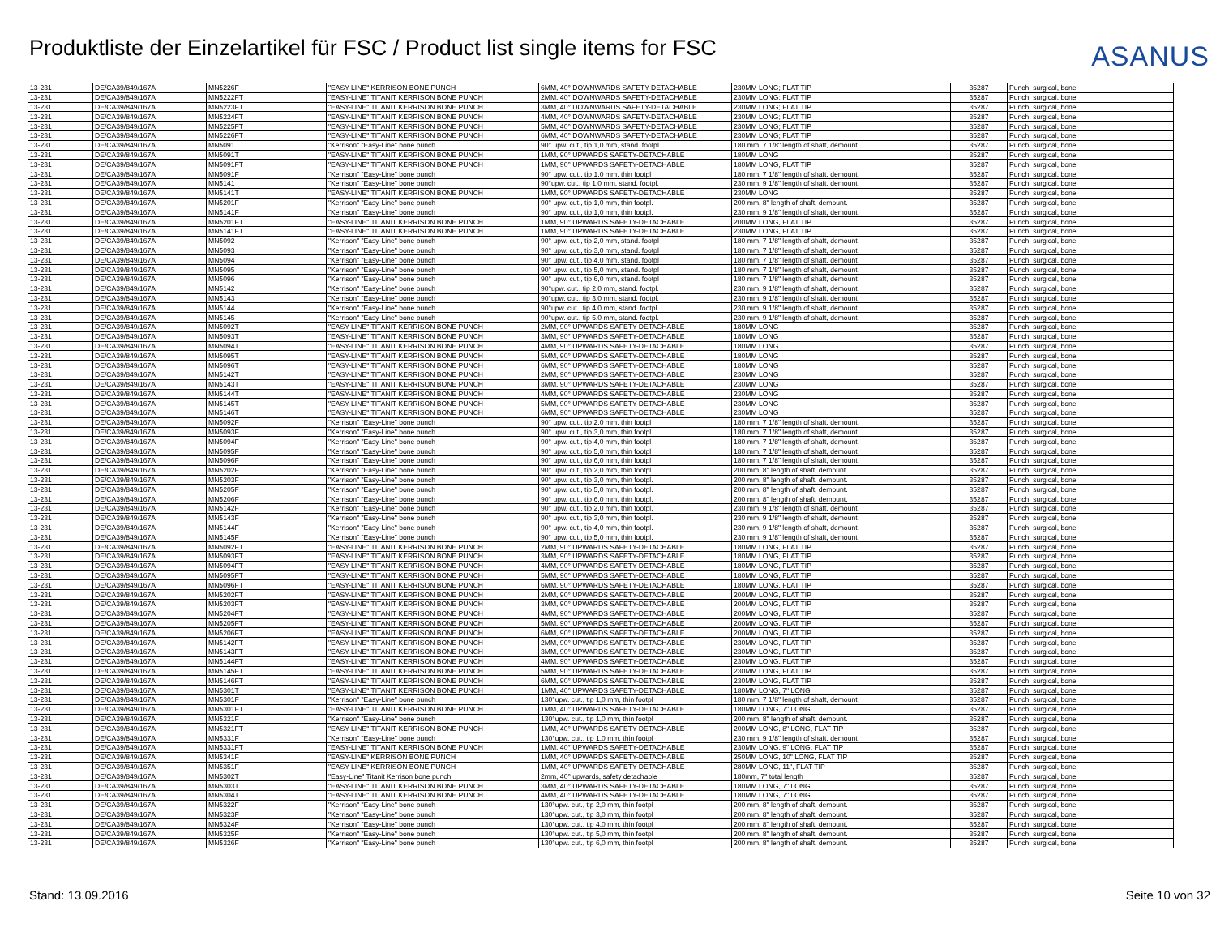Produktliste der Einzelartikel für FSC / Product list single items for FSC
ASANUS
| 13-231 | DE/CA39/849/167A | MN5226F | "EASY-LINE" KERRISON BONE PUNCH | 6MM, 40° DOWNWARDS SAFETY-DETACHABLE | 230MM LONG; FLAT TIP | 35287 | Punch, surgical, bone |
| 13-231 | DE/CA39/849/167A | MN5222FT | "EASY-LINE" TITANIT KERRISON BONE PUNCH | 2MM, 40° DOWNWARDS SAFETY-DETACHABLE | 230MM LONG; FLAT TIP | 35287 | Punch, surgical, bone |
| 13-231 | DE/CA39/849/167A | MN5223FT | "EASY-LINE" TITANIT KERRISON BONE PUNCH | 3MM, 40° DOWNWARDS SAFETY-DETACHABLE | 230MM LONG; FLAT TIP | 35287 | Punch, surgical, bone |
| 13-231 | DE/CA39/849/167A | MN5224FT | "EASY-LINE" TITANIT KERRISON BONE PUNCH | 4MM, 40° DOWNWARDS SAFETY-DETACHABLE | 230MM LONG; FLAT TIP | 35287 | Punch, surgical, bone |
| 13-231 | DE/CA39/849/167A | MN5225FT | "EASY-LINE" TITANIT KERRISON BONE PUNCH | 5MM, 40° DOWNWARDS SAFETY-DETACHABLE | 230MM LONG; FLAT TIP | 35287 | Punch, surgical, bone |
| 13-231 | DE/CA39/849/167A | MN5226FT | "EASY-LINE" TITANIT KERRISON BONE PUNCH | 6MM, 40° DOWNWARDS SAFETY-DETACHABLE | 230MM LONG; FLAT TIP | 35287 | Punch, surgical, bone |
| 13-231 | DE/CA39/849/167A | MN5091 | "Kerrison" "Easy-Line" bone punch | 90° upw. cut., tip 1,0 mm, stand. footpl | 180 mm, 7 1/8" length of shaft, demount. | 35287 | Punch, surgical, bone |
| 13-231 | DE/CA39/849/167A | MN5091T | "EASY-LINE" TITANIT KERRISON BONE PUNCH | 1MM, 90° UPWARDS SAFETY-DETACHABLE | 180MM LONG | 35287 | Punch, surgical, bone |
| 13-231 | DE/CA39/849/167A | MN5091FT | "EASY-LINE" TITANIT KERRISON BONE PUNCH | 1MM, 90° UPWARDS SAFETY-DETACHABLE | 180MM LONG, FLAT TIP | 35287 | Punch, surgical, bone |
| 13-231 | DE/CA39/849/167A | MN5091F | "Kerrison" "Easy-Line" bone punch | 90° upw. cut., tip 1,0 mm, thin footpl | 180 mm, 7 1/8" length of shaft, demount. | 35287 | Punch, surgical, bone |
| 13-231 | DE/CA39/849/167A | MN5141 | "Kerrison" "Easy-Line" bone punch | 90°upw. cut., tip 1,0 mm, stand. footpl. | 230 mm, 9 1/8" length of shaft, demount. | 35287 | Punch, surgical, bone |
| 13-231 | DE/CA39/849/167A | MN5141T | "EASY-LINE" TITANIT KERRISON BONE PUNCH | 1MM, 90° UPWARDS SAFETY-DETACHABLE | 230MM LONG | 35287 | Punch, surgical, bone |
| 13-231 | DE/CA39/849/167A | MN5201F | "Kerrison" "Easy-Line" bone punch | 90° upw. cut., tip 1,0 mm, thin footpl. | 200 mm, 8" length of shaft, demount. | 35287 | Punch, surgical, bone |
| 13-231 | DE/CA39/849/167A | MN5141F | "Kerrison" "Easy-Line" bone punch | 90° upw. cut., tip 1,0 mm, thin footpl. | 230 mm, 9 1/8" length of shaft, demount. | 35287 | Punch, surgical, bone |
| 13-231 | DE/CA39/849/167A | MN5201FT | "EASY-LINE" TITANIT KERRISON BONE PUNCH | 1MM, 90° UPWARDS SAFETY-DETACHABLE | 200MM LONG, FLAT TIP | 35287 | Punch, surgical, bone |
| 13-231 | DE/CA39/849/167A | MN5141FT | "EASY-LINE" TITANIT KERRISON BONE PUNCH | 1MM, 90° UPWARDS SAFETY-DETACHABLE | 230MM LONG, FLAT TIP | 35287 | Punch, surgical, bone |
| 13-231 | DE/CA39/849/167A | MN5092 | "Kerrison" "Easy-Line" bone punch | 90° upw. cut., tip 2,0 mm, stand. footpl | 180 mm, 7 1/8" length of shaft, demount. | 35287 | Punch, surgical, bone |
| 13-231 | DE/CA39/849/167A | MN5093 | "Kerrison" "Easy-Line" bone punch | 90° upw. cut., tip 3,0 mm, stand. footpl | 180 mm, 7 1/8" length of shaft, demount. | 35287 | Punch, surgical, bone |
| 13-231 | DE/CA39/849/167A | MN5094 | "Kerrison" "Easy-Line" bone punch | 90° upw. cut., tip 4,0 mm, stand. footpl | 180 mm, 7 1/8" length of shaft, demount. | 35287 | Punch, surgical, bone |
| 13-231 | DE/CA39/849/167A | MN5095 | "Kerrison" "Easy-Line" bone punch | 90° upw. cut., tip 5,0 mm, stand. footpl | 180 mm, 7 1/8" length of shaft, demount. | 35287 | Punch, surgical, bone |
| 13-231 | DE/CA39/849/167A | MN5096 | "Kerrison" "Easy-Line" bone punch | 90° upw. cut., tip 6,0 mm, stand. footpl | 180 mm, 7 1/8" length of shaft, demount. | 35287 | Punch, surgical, bone |
| 13-231 | DE/CA39/849/167A | MN5142 | "Kerrison" "Easy-Line" bone punch | 90°upw. cut., tip 2,0 mm, stand. footpl. | 230 mm, 9 1/8" length of shaft, demount. | 35287 | Punch, surgical, bone |
| 13-231 | DE/CA39/849/167A | MN5143 | "Kerrison" "Easy-Line" bone punch | 90°upw. cut., tip 3,0 mm, stand. footpl. | 230 mm, 9 1/8" length of shaft, demount. | 35287 | Punch, surgical, bone |
| 13-231 | DE/CA39/849/167A | MN5144 | "Kerrison" "Easy-Line" bone punch | 90°upw. cut., tip 4,0 mm, stand. footpl. | 230 mm, 9 1/8" length of shaft, demount. | 35287 | Punch, surgical, bone |
| 13-231 | DE/CA39/849/167A | MN5145 | "Kerrison" "Easy-Line" bone punch | 90°upw. cut., tip 5,0 mm, stand. footpl. | 230 mm, 9 1/8" length of shaft, demount. | 35287 | Punch, surgical, bone |
| 13-231 | DE/CA39/849/167A | MN5092T | "EASY-LINE" TITANIT KERRISON BONE PUNCH | 2MM, 90° UPWARDS SAFETY-DETACHABLE | 180MM LONG | 35287 | Punch, surgical, bone |
| 13-231 | DE/CA39/849/167A | MN5093T | "EASY-LINE" TITANIT KERRISON BONE PUNCH | 3MM, 90° UPWARDS SAFETY-DETACHABLE | 180MM LONG | 35287 | Punch, surgical, bone |
| 13-231 | DE/CA39/849/167A | MN5094T | "EASY-LINE" TITANIT KERRISON BONE PUNCH | 4MM, 90° UPWARDS SAFETY-DETACHABLE | 180MM LONG | 35287 | Punch, surgical, bone |
| 13-231 | DE/CA39/849/167A | MN5095T | "EASY-LINE" TITANIT KERRISON BONE PUNCH | 5MM, 90° UPWARDS SAFETY-DETACHABLE | 180MM LONG | 35287 | Punch, surgical, bone |
| 13-231 | DE/CA39/849/167A | MN5096T | "EASY-LINE" TITANIT KERRISON BONE PUNCH | 6MM, 90° UPWARDS SAFETY-DETACHABLE | 180MM LONG | 35287 | Punch, surgical, bone |
| 13-231 | DE/CA39/849/167A | MN5142T | "EASY-LINE" TITANIT KERRISON BONE PUNCH | 2MM, 90° UPWARDS SAFETY-DETACHABLE | 230MM LONG | 35287 | Punch, surgical, bone |
| 13-231 | DE/CA39/849/167A | MN5143T | "EASY-LINE" TITANIT KERRISON BONE PUNCH | 3MM, 90° UPWARDS SAFETY-DETACHABLE | 230MM LONG | 35287 | Punch, surgical, bone |
| 13-231 | DE/CA39/849/167A | MN5144T | "EASY-LINE" TITANIT KERRISON BONE PUNCH | 4MM, 90° UPWARDS SAFETY-DETACHABLE | 230MM LONG | 35287 | Punch, surgical, bone |
| 13-231 | DE/CA39/849/167A | MN5145T | "EASY-LINE" TITANIT KERRISON BONE PUNCH | 5MM, 90° UPWARDS SAFETY-DETACHABLE | 230MM LONG | 35287 | Punch, surgical, bone |
| 13-231 | DE/CA39/849/167A | MN5146T | "EASY-LINE" TITANIT KERRISON BONE PUNCH | 6MM, 90° UPWARDS SAFETY-DETACHABLE | 230MM LONG | 35287 | Punch, surgical, bone |
| 13-231 | DE/CA39/849/167A | MN5092F | "Kerrison" "Easy-Line" bone punch | 90° upw. cut., tip 2,0 mm, thin footpl | 180 mm, 7 1/8" length of shaft, demount. | 35287 | Punch, surgical, bone |
| 13-231 | DE/CA39/849/167A | MN5093F | "Kerrison" "Easy-Line" bone punch | 90° upw. cut., tip 3,0 mm, thin footpl | 180 mm, 7 1/8" length of shaft, demount. | 35287 | Punch, surgical, bone |
| 13-231 | DE/CA39/849/167A | MN5094F | "Kerrison" "Easy-Line" bone punch | 90° upw. cut., tip 4,0 mm, thin footpl | 180 mm, 7 1/8" length of shaft, demount. | 35287 | Punch, surgical, bone |
| 13-231 | DE/CA39/849/167A | MN5095F | "Kerrison" "Easy-Line" bone punch | 90° upw. cut., tip 5,0 mm, thin footpl | 180 mm, 7 1/8" length of shaft, demount. | 35287 | Punch, surgical, bone |
| 13-231 | DE/CA39/849/167A | MN5096F | "Kerrison" "Easy-Line" bone punch | 90° upw. cut., tip 6,0 mm, thin footpl | 180 mm, 7 1/8" length of shaft, demount. | 35287 | Punch, surgical, bone |
| 13-231 | DE/CA39/849/167A | MN5202F | "Kerrison" "Easy-Line" bone punch | 90° upw. cut., tip 2,0 mm, thin footpl. | 200 mm, 8" length of shaft, demount. | 35287 | Punch, surgical, bone |
| 13-231 | DE/CA39/849/167A | MN5203F | "Kerrison" "Easy-Line" bone punch | 90° upw. cut., tip 3,0 mm, thin footpl. | 200 mm, 8" length of shaft, demount. | 35287 | Punch, surgical, bone |
| 13-231 | DE/CA39/849/167A | MN5205F | "Kerrison" "Easy-Line" bone punch | 90° upw. cut., tip 5,0 mm, thin footpl. | 200 mm, 8" length of shaft, demount. | 35287 | Punch, surgical, bone |
| 13-231 | DE/CA39/849/167A | MN5206F | "Kerrison" "Easy-Line" bone punch | 90° upw. cut., tip 6,0 mm, thin footpl. | 200 mm, 8" length of shaft, demount. | 35287 | Punch, surgical, bone |
| 13-231 | DE/CA39/849/167A | MN5142F | "Kerrison" "Easy-Line" bone punch | 90° upw. cut., tip 2,0 mm, thin footpl. | 230 mm, 9 1/8" length of shaft, demount. | 35287 | Punch, surgical, bone |
| 13-231 | DE/CA39/849/167A | MN5143F | "Kerrison" "Easy-Line" bone punch | 90° upw. cut., tip 3,0 mm, thin footpl. | 230 mm, 9 1/8" length of shaft, demount. | 35287 | Punch, surgical, bone |
| 13-231 | DE/CA39/849/167A | MN5144F | "Kerrison" "Easy-Line" bone punch | 90° upw. cut., tip 4,0 mm, thin footpl. | 230 mm, 9 1/8" length of shaft, demount. | 35287 | Punch, surgical, bone |
| 13-231 | DE/CA39/849/167A | MN5145F | "Kerrison" "Easy-Line" bone punch | 90° upw. cut., tip 5,0 mm, thin footpl. | 230 mm, 9 1/8" length of shaft, demount. | 35287 | Punch, surgical, bone |
| 13-231 | DE/CA39/849/167A | MN5092FT | "EASY-LINE" TITANIT KERRISON BONE PUNCH | 2MM, 90° UPWARDS SAFETY-DETACHABLE | 180MM LONG, FLAT TIP | 35287 | Punch, surgical, bone |
| 13-231 | DE/CA39/849/167A | MN5093FT | "EASY-LINE" TITANIT KERRISON BONE PUNCH | 3MM, 90° UPWARDS SAFETY-DETACHABLE | 180MM LONG, FLAT TIP | 35287 | Punch, surgical, bone |
| 13-231 | DE/CA39/849/167A | MN5094FT | "EASY-LINE" TITANIT KERRISON BONE PUNCH | 4MM, 90° UPWARDS SAFETY-DETACHABLE | 180MM LONG, FLAT TIP | 35287 | Punch, surgical, bone |
| 13-231 | DE/CA39/849/167A | MN5095FT | "EASY-LINE" TITANIT KERRISON BONE PUNCH | 5MM, 90° UPWARDS SAFETY-DETACHABLE | 180MM LONG, FLAT TIP | 35287 | Punch, surgical, bone |
| 13-231 | DE/CA39/849/167A | MN5096FT | "EASY-LINE" TITANIT KERRISON BONE PUNCH | 6MM, 90° UPWARDS SAFETY-DETACHABLE | 180MM LONG, FLAT TIP | 35287 | Punch, surgical, bone |
| 13-231 | DE/CA39/849/167A | MN5202FT | "EASY-LINE" TITANIT KERRISON BONE PUNCH | 2MM, 90° UPWARDS SAFETY-DETACHABLE | 200MM LONG, FLAT TIP | 35287 | Punch, surgical, bone |
| 13-231 | DE/CA39/849/167A | MN5203FT | "EASY-LINE" TITANIT KERRISON BONE PUNCH | 3MM, 90° UPWARDS SAFETY-DETACHABLE | 200MM LONG, FLAT TIP | 35287 | Punch, surgical, bone |
| 13-231 | DE/CA39/849/167A | MN5204FT | "EASY-LINE" TITANIT KERRISON BONE PUNCH | 4MM, 90° UPWARDS SAFETY-DETACHABLE | 200MM LONG, FLAT TIP | 35287 | Punch, surgical, bone |
| 13-231 | DE/CA39/849/167A | MN5205FT | "EASY-LINE" TITANIT KERRISON BONE PUNCH | 5MM, 90° UPWARDS SAFETY-DETACHABLE | 200MM LONG, FLAT TIP | 35287 | Punch, surgical, bone |
| 13-231 | DE/CA39/849/167A | MN5206FT | "EASY-LINE" TITANIT KERRISON BONE PUNCH | 6MM, 90° UPWARDS SAFETY-DETACHABLE | 200MM LONG, FLAT TIP | 35287 | Punch, surgical, bone |
| 13-231 | DE/CA39/849/167A | MN5142FT | "EASY-LINE" TITANIT KERRISON BONE PUNCH | 2MM, 90° UPWARDS SAFETY-DETACHABLE | 230MM LONG, FLAT TIP | 35287 | Punch, surgical, bone |
| 13-231 | DE/CA39/849/167A | MN5143FT | "EASY-LINE" TITANIT KERRISON BONE PUNCH | 3MM, 90° UPWARDS SAFETY-DETACHABLE | 230MM LONG, FLAT TIP | 35287 | Punch, surgical, bone |
| 13-231 | DE/CA39/849/167A | MN5144FT | "EASY-LINE" TITANIT KERRISON BONE PUNCH | 4MM, 90° UPWARDS SAFETY-DETACHABLE | 230MM LONG, FLAT TIP | 35287 | Punch, surgical, bone |
| 13-231 | DE/CA39/849/167A | MN5145FT | "EASY-LINE" TITANIT KERRISON BONE PUNCH | 5MM, 90° UPWARDS SAFETY-DETACHABLE | 230MM LONG, FLAT TIP | 35287 | Punch, surgical, bone |
| 13-231 | DE/CA39/849/167A | MN5146FT | "EASY-LINE" TITANIT KERRISON BONE PUNCH | 6MM, 90° UPWARDS SAFETY-DETACHABLE | 230MM LONG, FLAT TIP | 35287 | Punch, surgical, bone |
| 13-231 | DE/CA39/849/167A | MN5301T | "EASY-LINE" TITANIT KERRISON BONE PUNCH | 1MM, 40° UPWARDS SAFETY-DETACHABLE | 180MM LONG, 7" LONG | 35287 | Punch, surgical, bone |
| 13-231 | DE/CA39/849/167A | MN5301F | "Kerrison" "Easy-Line" bone punch | 130°upw. cut., tip 1,0 mm, thin footpl | 180 mm, 7 1/8" length of shaft, demount. | 35287 | Punch, surgical, bone |
| 13-231 | DE/CA39/849/167A | MN5301FT | "EASY-LINE" TITANIT KERRISON BONE PUNCH | 1MM, 40° UPWARDS SAFETY-DETACHABLE | 180MM LONG, 7" LONG | 35287 | Punch, surgical, bone |
| 13-231 | DE/CA39/849/167A | MN5321F | "Kerrison" "Easy-Line" bone punch | 130°upw. cut., tip 1,0 mm, thin footpl | 200 mm, 8" length of shaft, demount. | 35287 | Punch, surgical, bone |
| 13-231 | DE/CA39/849/167A | MN5321FT | "EASY-LINE" TITANIT KERRISON BONE PUNCH | 1MM, 40° UPWARDS SAFETY-DETACHABLE | 200MM LONG, 8" LONG, FLAT TIP | 35287 | Punch, surgical, bone |
| 13-231 | DE/CA39/849/167A | MN5331F | "Kerrison" "Easy-Line" bone punch | 130°upw. cut., tip 1,0 mm, thin footpl | 230 mm, 9 1/8" length of shaft, demount. | 35287 | Punch, surgical, bone |
| 13-231 | DE/CA39/849/167A | MN5331FT | "EASY-LINE" TITANIT KERRISON BONE PUNCH | 1MM, 40° UPWARDS SAFETY-DETACHABLE | 230MM LONG, 9" LONG, FLAT TIP | 35287 | Punch, surgical, bone |
| 13-231 | DE/CA39/849/167A | MN5341F | "EASY-LINE" KERRISON BONE PUNCH | 1MM, 40° UPWARDS SAFETY-DETACHABLE | 250MM LONG, 10" LONG, FLAT TIP | 35287 | Punch, surgical, bone |
| 13-231 | DE/CA39/849/167A | MN5351F | "EASY-LINE" KERRISON BONE PUNCH | 1MM, 40° UPWARDS SAFETY-DETACHABLE | 280MM LONG, 11", FLAT TIP | 35287 | Punch, surgical, bone |
| 13-231 | DE/CA39/849/167A | MN5302T | "Easy-Line" Titanit Kerrison bone punch | 2mm, 40° upwards, safety detachable | 180mm, 7" total length | 35287 | Punch, surgical, bone |
| 13-231 | DE/CA39/849/167A | MN5303T | "EASY-LINE" TITANIT KERRISON BONE PUNCH | 3MM, 40° UPWARDS SAFETY-DETACHABLE | 180MM LONG, 7" LONG | 35287 | Punch, surgical, bone |
| 13-231 | DE/CA39/849/167A | MN5304T | "EASY-LINE" TITANIT KERRISON BONE PUNCH | 4MM, 40° UPWARDS SAFETY-DETACHABLE | 180MM LONG, 7" LONG | 35287 | Punch, surgical, bone |
| 13-231 | DE/CA39/849/167A | MN5322F | "Kerrison" "Easy-Line" bone punch | 130°upw. cut., tip 2,0 mm, thin footpl | 200 mm, 8" length of shaft, demount. | 35287 | Punch, surgical, bone |
| 13-231 | DE/CA39/849/167A | MN5323F | "Kerrison" "Easy-Line" bone punch | 130°upw. cut., tip 3,0 mm, thin footpl | 200 mm, 8" length of shaft, demount. | 35287 | Punch, surgical, bone |
| 13-231 | DE/CA39/849/167A | MN5324F | "Kerrison" "Easy-Line" bone punch | 130°upw. cut., tip 4,0 mm, thin footpl | 200 mm, 8" length of shaft, demount. | 35287 | Punch, surgical, bone |
| 13-231 | DE/CA39/849/167A | MN5325F | "Kerrison" "Easy-Line" bone punch | 130°upw. cut., tip 5,0 mm, thin footpl | 200 mm, 8" length of shaft, demount. | 35287 | Punch, surgical, bone |
| 13-231 | DE/CA39/849/167A | MN5326F | "Kerrison" "Easy-Line" bone punch | 130°upw. cut., tip 6,0 mm, thin footpl | 200 mm, 8" length of shaft, demount. | 35287 | Punch, surgical, bone |
Stand: 13.09.2016 Seite 10 von 32